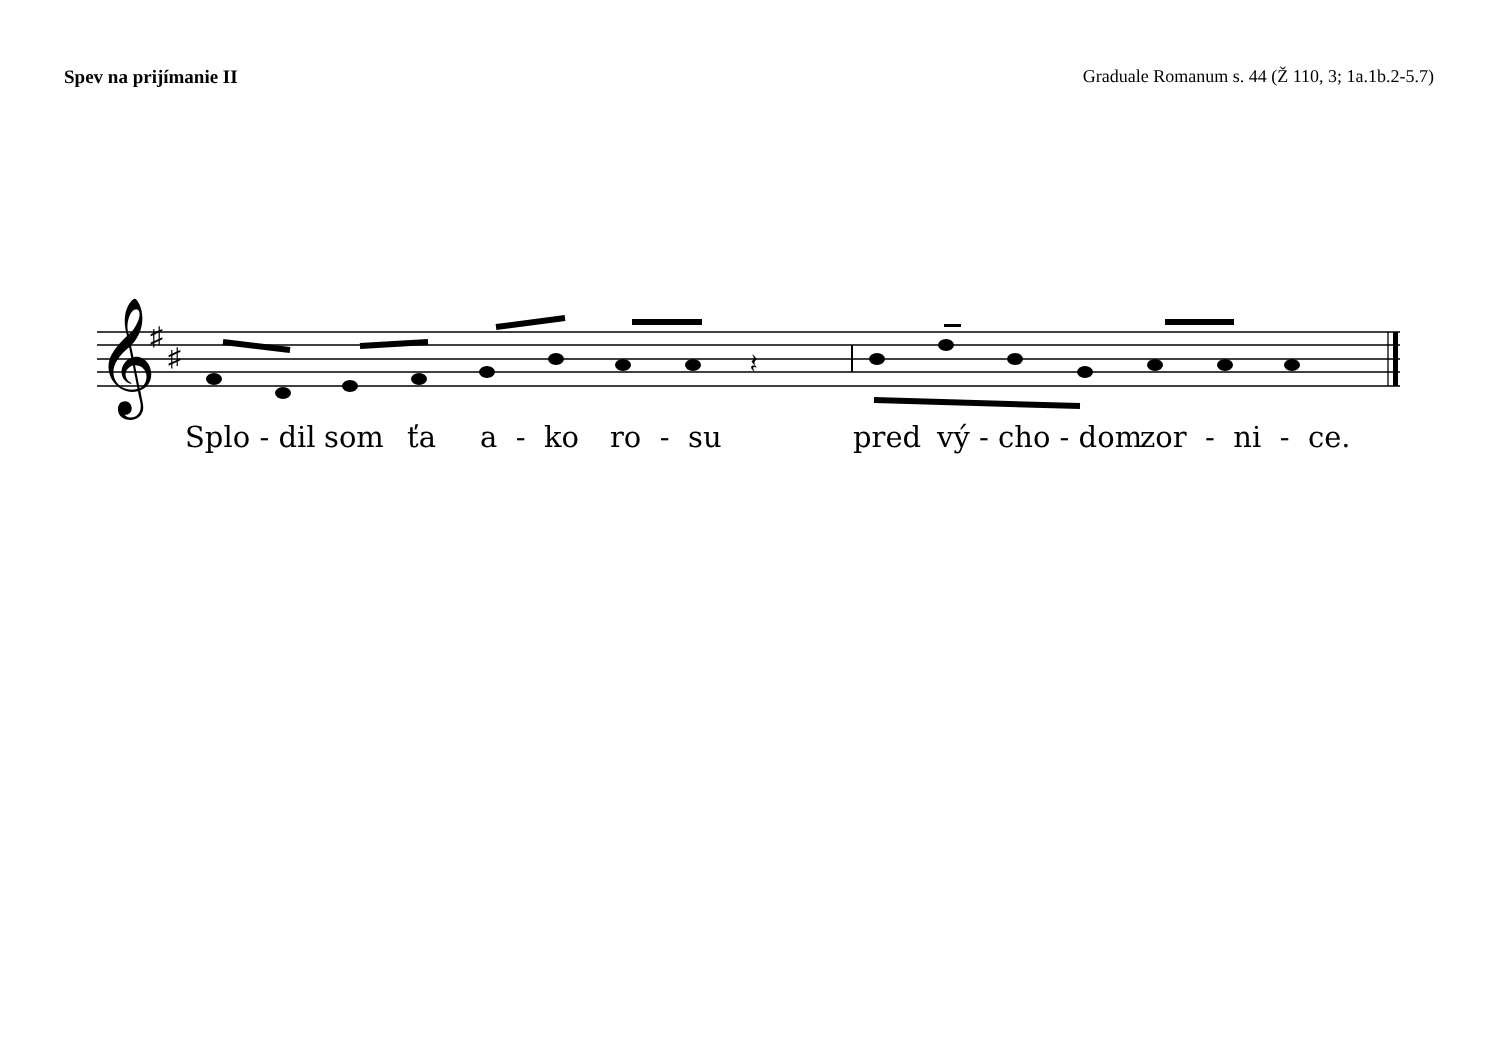Spev na prijímanie II Graduale Romanum s. 44 (Ž 110, 3; 1a.1b.2-5.7)
𝄞
♯
♯
𝄽
Splo - dil som ťa a - ko ro - su pred vý - cho - dom zor - ni - ce.